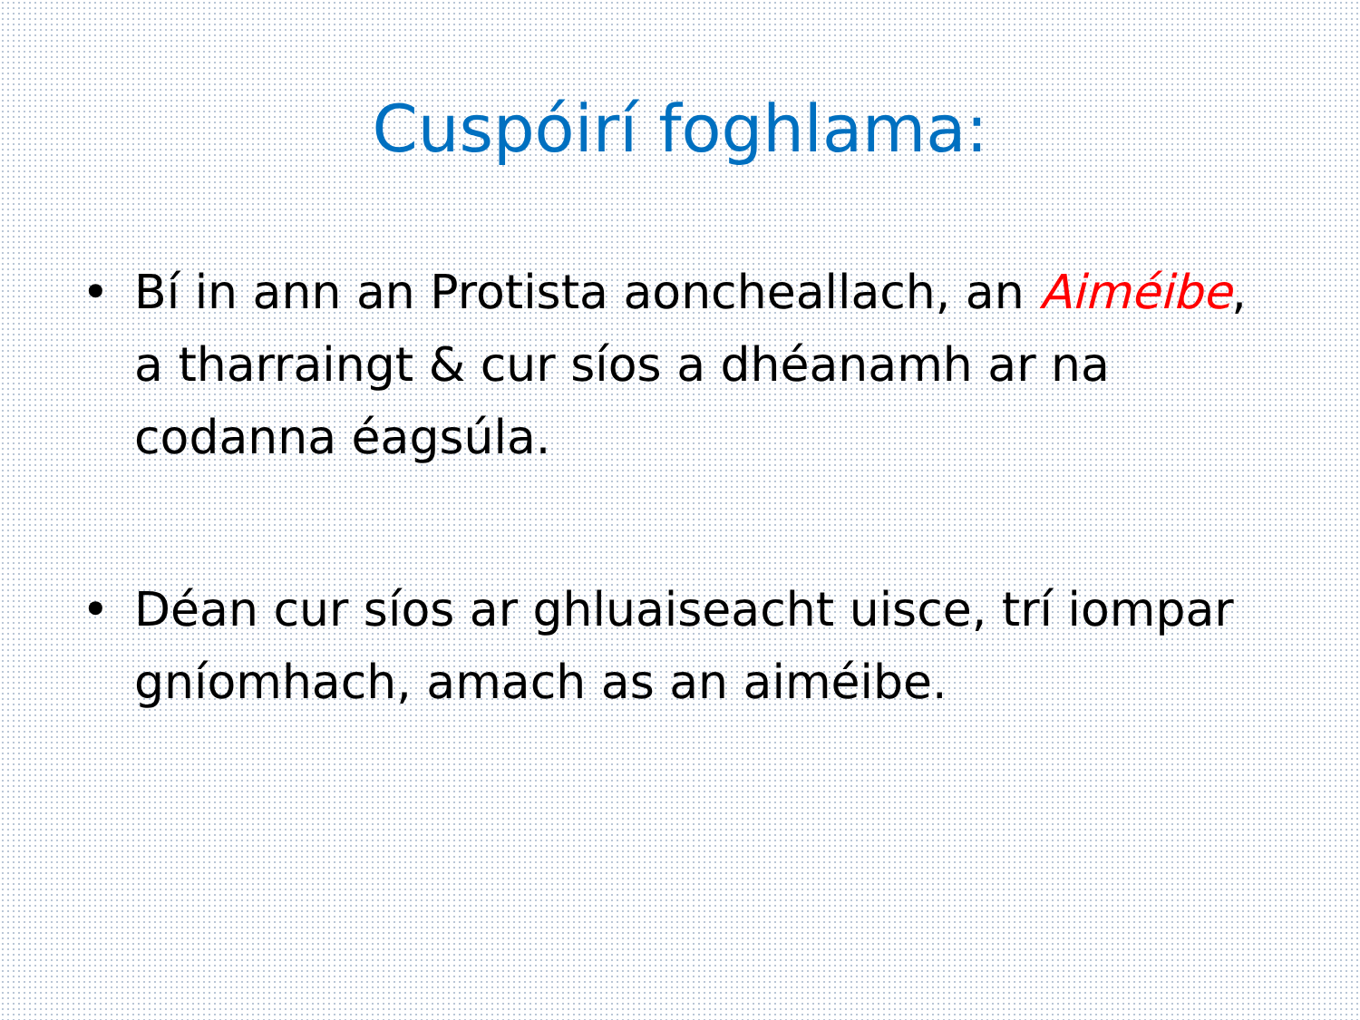Cuspóirí foghlama:
• Bí in ann an Protista aoncheallach, an Aiméibe, a tharraingt & cur síos a dhéanamh ar na codanna éagsúla.
• Déan cur síos ar ghluaiseacht uisce, trí iompar gníomhach, amach as an aiméibe.